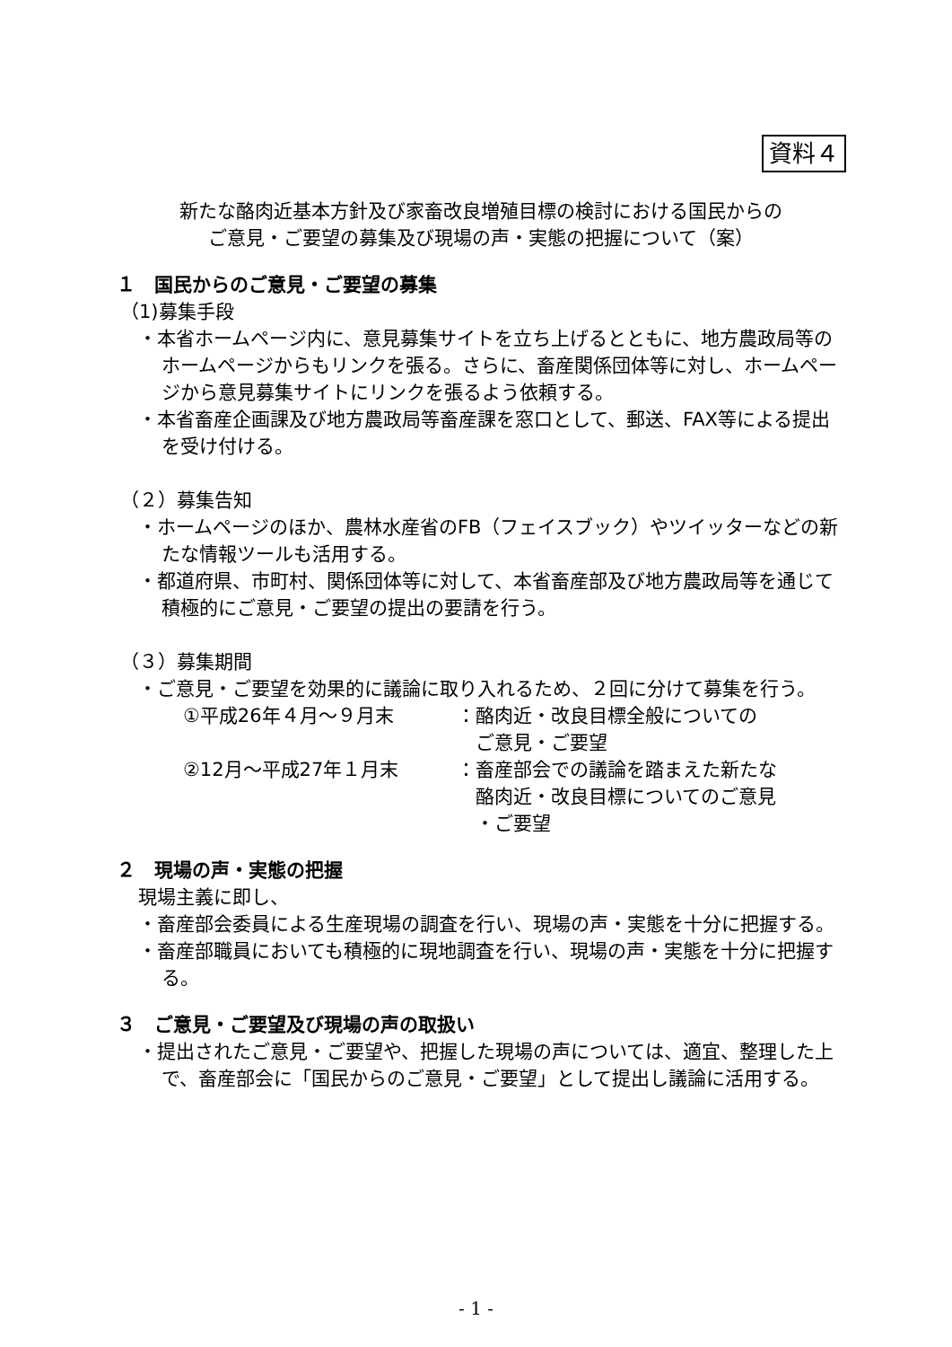資料４
新たな酪肉近基本方針及び家畜改良増殖目標の検討における国民からの
ご意見・ご要望の募集及び現場の声・実態の把握について（案）
１　国民からのご意見・ご要望の募集
（1)募集手段
・本省ホームページ内に、意見募集サイトを立ち上げるとともに、地方農政局等のホームページからもリンクを張る。さらに、畜産関係団体等に対し、ホームページから意見募集サイトにリンクを張るよう依頼する。
・本省畜産企画課及び地方農政局等畜産課を窓口として、郵送、FAX等による提出を受け付ける。
（２）募集告知
・ホームページのほか、農林水産省のFB（フェイスブック）やツイッターなどの新たな情報ツールも活用する。
・都道府県、市町村、関係団体等に対して、本省畜産部及び地方農政局等を通じて積極的にご意見・ご要望の提出の要請を行う。
（３）募集期間
・ご意見・ご要望を効果的に議論に取り入れるため、２回に分けて募集を行う。
①平成26年４月～９月末 ：酪肉近・改良目標全般についての
　ご意見・ご要望
②12月～平成27年１月末 ：畜産部会での議論を踏まえた新たな
　酪肉近・改良目標についてのご意見
　・ご要望
２　現場の声・実態の把握
現場主義に即し、
・畜産部会委員による生産現場の調査を行い、現場の声・実態を十分に把握する。
・畜産部職員においても積極的に現地調査を行い、現場の声・実態を十分に把握する。
３　ご意見・ご要望及び現場の声の取扱い
・提出されたご意見・ご要望や、把握した現場の声については、適宜、整理した上で、畜産部会に「国民からのご意見・ご要望」として提出し議論に活用する。
- 1 -